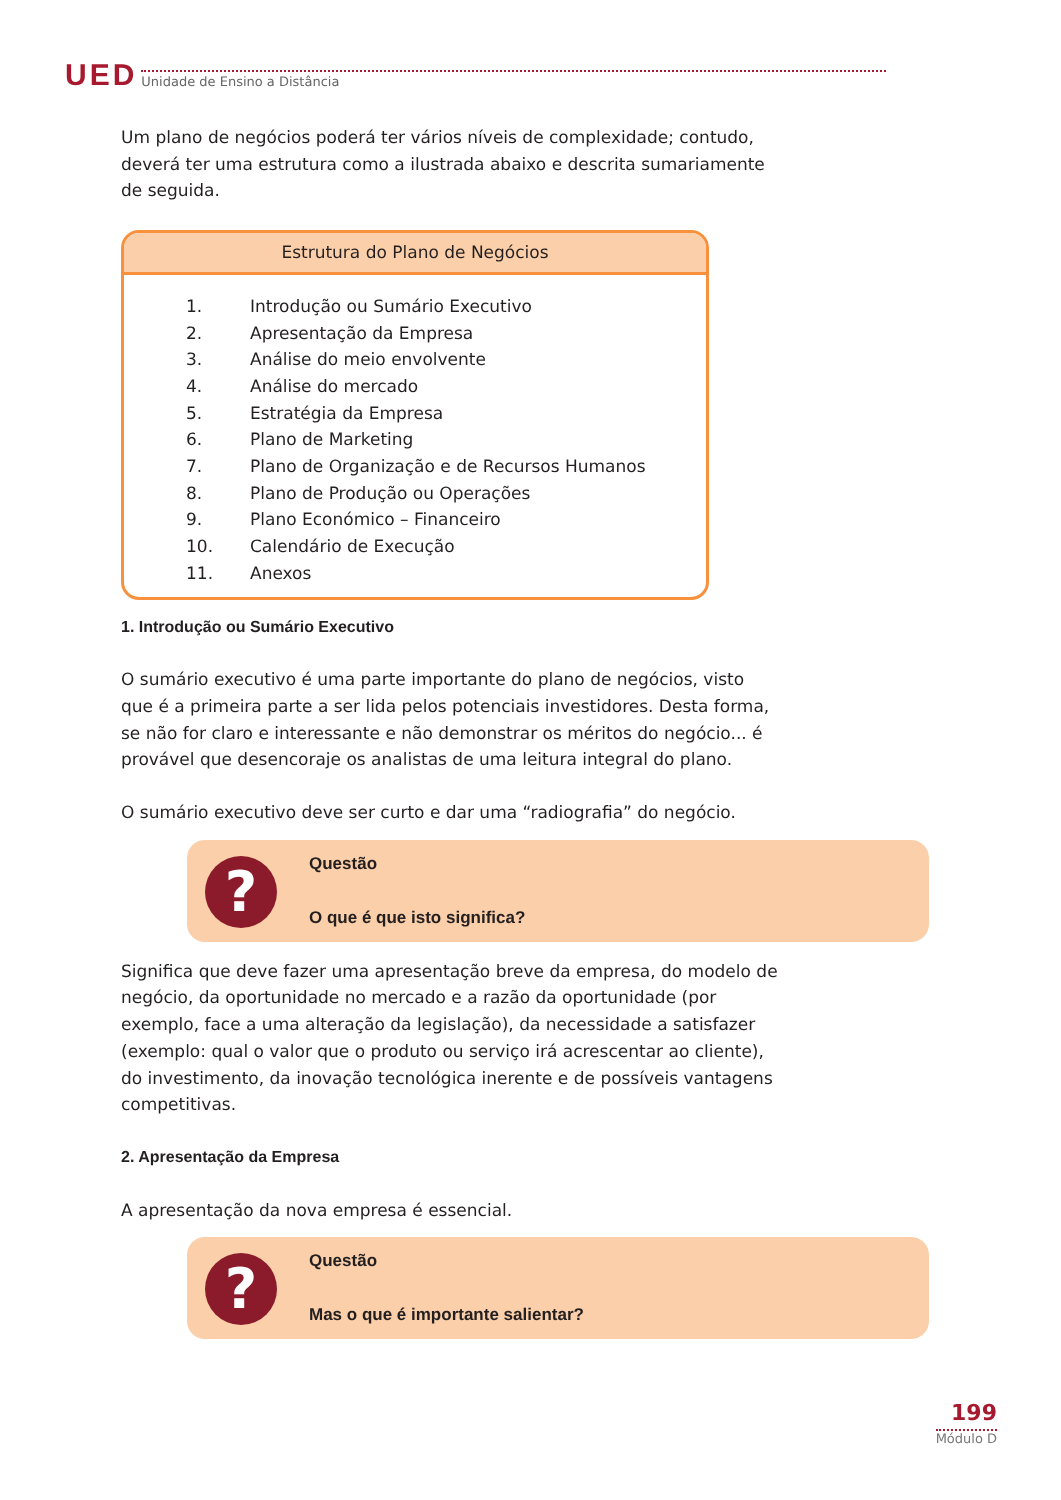UED Unidade de Ensino a Distância
Um plano de negócios poderá ter vários níveis de complexidade; contudo, deverá ter uma estrutura como a ilustrada abaixo e descrita sumariamente de seguida.
Estrutura do Plano de Negócios
1. Introdução ou Sumário Executivo
2. Apresentação da Empresa
3. Análise do meio envolvente
4. Análise do mercado
5. Estratégia da Empresa
6. Plano de Marketing
7. Plano de Organização e de Recursos Humanos
8. Plano de Produção ou Operações
9. Plano Económico – Financeiro
10. Calendário de Execução
11. Anexos
1. Introdução ou Sumário Executivo
O sumário executivo é uma parte importante do plano de negócios, visto que é a primeira parte a ser lida pelos potenciais investidores. Desta forma, se não for claro e interessante e não demonstrar os méritos do negócio... é provável que desencoraje os analistas de uma leitura integral do plano.
O sumário executivo deve ser curto e dar uma “radiografia” do negócio.
?
Questão
O que é que isto significa?
Significa que deve fazer uma apresentação breve da empresa, do modelo de negócio, da oportunidade no mercado e a razão da oportunidade (por exemplo, face a uma alteração da legislação), da necessidade a satisfazer (exemplo: qual o valor que o produto ou serviço irá acrescentar ao cliente), do investimento, da inovação tecnológica inerente e de possíveis vantagens competitivas.
2. Apresentação da Empresa
A apresentação da nova empresa é essencial.
?
Questão
Mas o que é importante salientar?
199
Módulo D